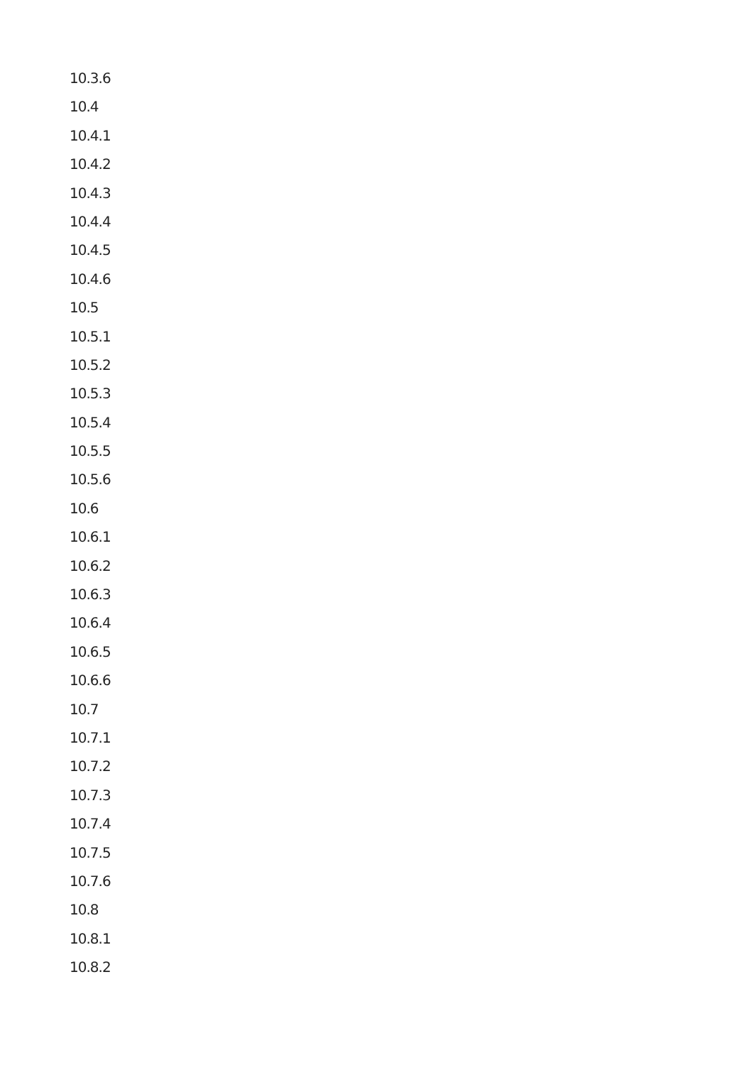10.3.6
10.4
10.4.1
10.4.2
10.4.3
10.4.4
10.4.5
10.4.6
10.5
10.5.1
10.5.2
10.5.3
10.5.4
10.5.5
10.5.6
10.6
10.6.1
10.6.2
10.6.3
10.6.4
10.6.5
10.6.6
10.7
10.7.1
10.7.2
10.7.3
10.7.4
10.7.5
10.7.6
10.8
10.8.1
10.8.2